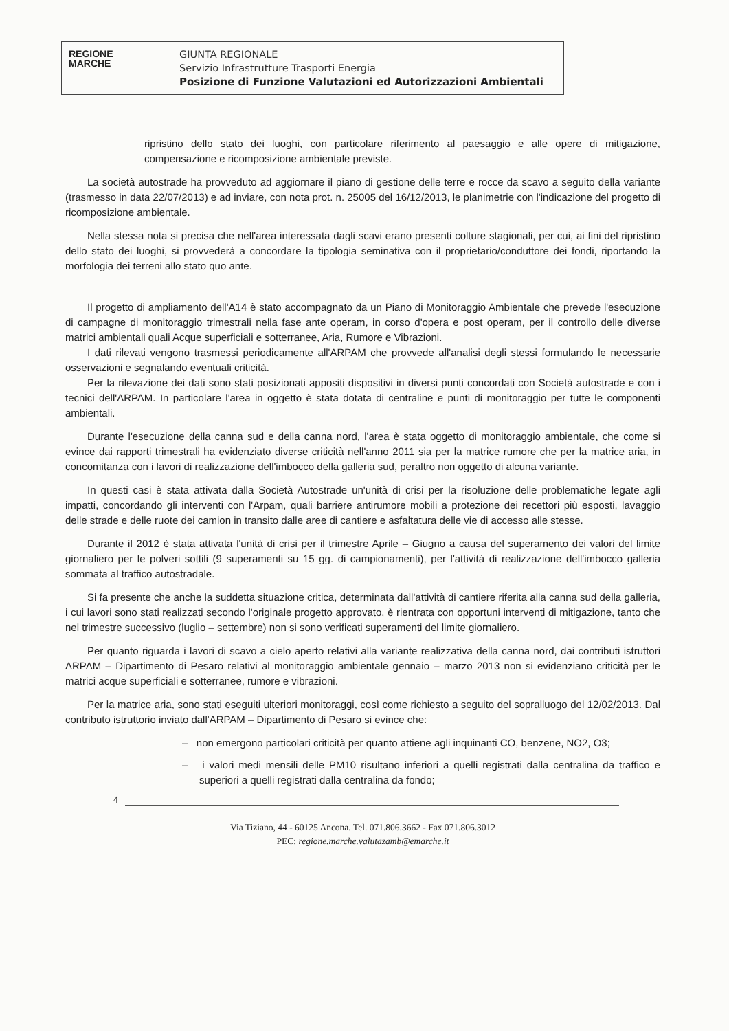REGIONE
MARCHE
GIUNTA REGIONALE
Servizio Infrastrutture Trasporti Energia
Posizione di Funzione Valutazioni ed Autorizzazioni Ambientali
ripristino dello stato dei luoghi, con particolare riferimento al paesaggio e alle opere di mitigazione, compensazione e ricomposizione ambientale previste.
La società autostrade ha provveduto ad aggiornare il piano di gestione delle terre e rocce da scavo a seguito della variante (trasmesso in data 22/07/2013) e ad inviare, con nota prot. n. 25005 del 16/12/2013, le planimetrie con l'indicazione del progetto di ricomposizione ambientale.
Nella stessa nota si precisa che nell'area interessata dagli scavi erano presenti colture stagionali, per cui, ai fini del ripristino dello stato dei luoghi, si provvederà a concordare la tipologia seminativa con il proprietario/conduttore dei fondi, riportando la morfologia dei terreni allo stato quo ante.
Il progetto di ampliamento dell'A14 è stato accompagnato da un Piano di Monitoraggio Ambientale che prevede l'esecuzione di campagne di monitoraggio trimestrali nella fase ante operam, in corso d'opera e post operam, per il controllo delle diverse matrici ambientali quali Acque superficiali e sotterranee, Aria, Rumore e Vibrazioni.
I dati rilevati vengono trasmessi periodicamente all'ARPAM che provvede all'analisi degli stessi formulando le necessarie osservazioni e segnalando eventuali criticità.
Per la rilevazione dei dati sono stati posizionati appositi dispositivi in diversi punti concordati con Società autostrade e con i tecnici dell'ARPAM. In particolare l'area in oggetto è stata dotata di centraline e punti di monitoraggio per tutte le componenti ambientali.
Durante l'esecuzione della canna sud e della canna nord, l'area è stata oggetto di monitoraggio ambientale, che come si evince dai rapporti trimestrali ha evidenziato diverse criticità nell'anno 2011 sia per la matrice rumore che per la matrice aria, in concomitanza con i lavori di realizzazione dell'imbocco della galleria sud, peraltro non oggetto di alcuna variante.
In questi casi è stata attivata dalla Società Autostrade un'unità di crisi per la risoluzione delle problematiche legate agli impatti, concordando gli interventi con l'Arpam, quali barriere antirumore mobili a protezione dei recettori più esposti, lavaggio delle strade e delle ruote dei camion in transito dalle aree di cantiere e asfaltatura delle vie di accesso alle stesse.
Durante il 2012 è stata attivata l'unità di crisi per il trimestre Aprile – Giugno a causa del superamento dei valori del limite giornaliero per le polveri sottili (9 superamenti su 15 gg. di campionamenti), per l'attività di realizzazione dell'imbocco galleria sommata al traffico autostradale.
Si fa presente che anche la suddetta situazione critica, determinata dall'attività di cantiere riferita alla canna sud della galleria, i cui lavori sono stati realizzati secondo l'originale progetto approvato, è rientrata con opportuni interventi di mitigazione, tanto che nel trimestre successivo (luglio – settembre) non si sono verificati superamenti del limite giornaliero.
Per quanto riguarda i lavori di scavo a cielo aperto relativi alla variante realizzativa della canna nord, dai contributi istruttori ARPAM – Dipartimento di Pesaro relativi al monitoraggio ambientale gennaio – marzo 2013 non si evidenziano criticità per le matrici acque superficiali e sotterranee, rumore e vibrazioni.
Per la matrice aria, sono stati eseguiti ulteriori monitoraggi, così come richiesto a seguito del sopralluogo del 12/02/2013. Dal contributo istruttorio inviato dall'ARPAM – Dipartimento di Pesaro si evince che:
– non emergono particolari criticità per quanto attiene agli inquinanti CO, benzene, NO2, O3;
– i valori medi mensili delle PM10 risultano inferiori a quelli registrati dalla centralina da traffico e superiori a quelli registrati dalla centralina da fondo;
4
Via Tiziano, 44 - 60125 Ancona. Tel. 071.806.3662 - Fax 071.806.3012
PEC: regione.marche.valutazamb@emarche.it